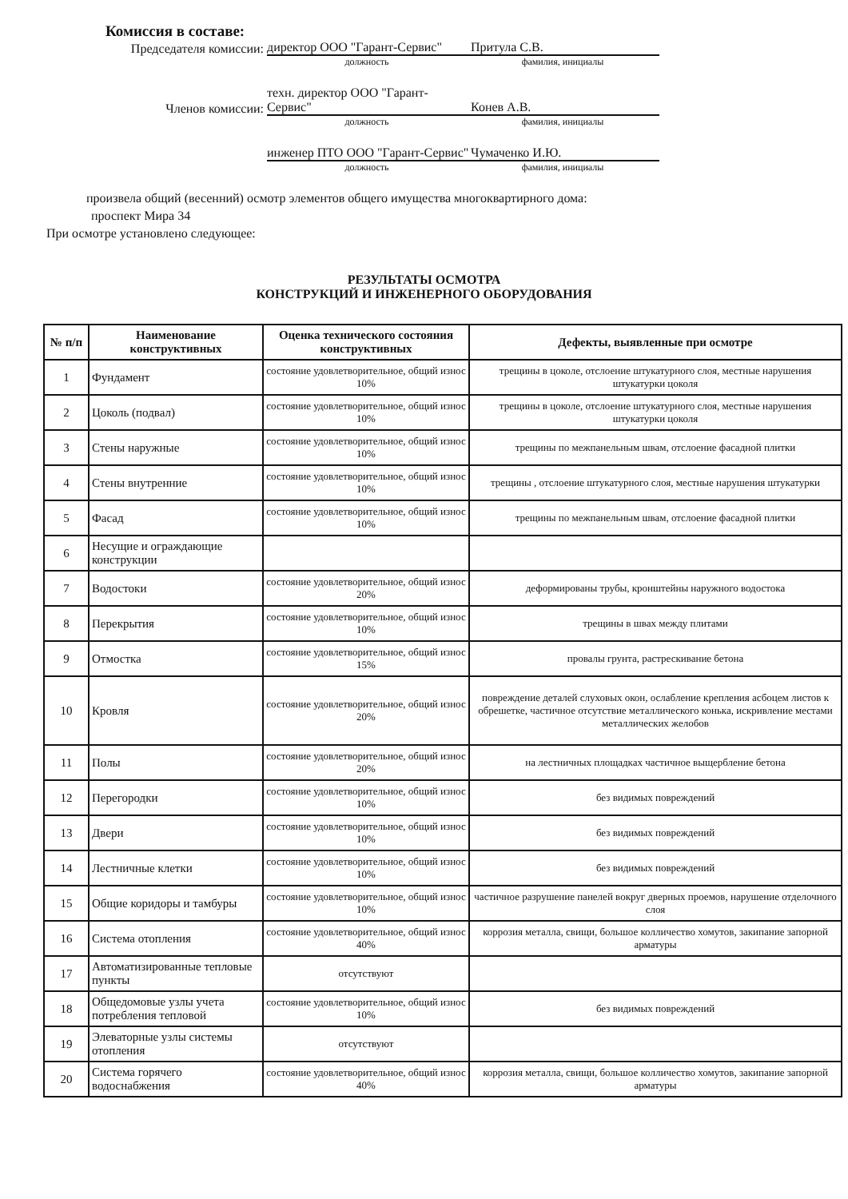Комиссия в составе:
Председателя комиссии:
директор ООО "Гарант-Сервис"
Притула С.В.
должность фамилия, инициалы
Членов комиссии: техн. директор ООО "Гарант-Сервис"
Конев А.В.
должность фамилия, инициалы
инженер ПТО ООО "Гарант-Сервис"
Чумаченко И.Ю.
должность фамилия, инициалы
произвела общий (весенний) осмотр элементов общего имущества многоквартирного дома:
проспект Мира 34
При осмотре установлено следующее:
РЕЗУЛЬТАТЫ ОСМОТРА
КОНСТРУКЦИЙ И ИНЖЕНЕРНОГО ОБОРУДОВАНИЯ
| № п/п | Наименование конструктивных | Оценка технического состояния конструктивных | Дефекты, выявленные при осмотре |
| --- | --- | --- | --- |
| 1 | Фундамент | состояние удовлетворительное, общий износ 10% | трещины в цоколе, отслоение штукатурного слоя, местные нарушения штукатурки цоколя |
| 2 | Цоколь (подвал) | состояние удовлетворительное, общий износ 10% | трещины в цоколе, отслоение штукатурного слоя, местные нарушения штукатурки цоколя |
| 3 | Стены наружные | состояние удовлетворительное, общий износ 10% | трещины по межпанельным швам, отслоение фасадной плитки |
| 4 | Стены внутренние | состояние удовлетворительное, общий износ 10% | трещины , отслоение штукатурного слоя, местные нарушения штукатурки |
| 5 | Фасад | состояние удовлетворительное, общий износ 10% | трещины по межпанельным швам, отслоение фасадной плитки |
| 6 | Несущие и ограждающие конструкции | | |
| 7 | Водостоки | состояние удовлетворительное, общий износ 20% | деформированы трубы, кронштейны наружного водостока |
| 8 | Перекрытия | состояние удовлетворительное, общий износ 10% | трещины в швах между плитами |
| 9 | Отмостка | состояние удовлетворительное, общий износ 15% | провалы грунта, растрескивание бетона |
| 10 | Кровля | состояние удовлетворительное, общий износ 20% | повреждение деталей слуховых окон, ослабление крепления асбоцем листов к обрешетке, частичное отсутствие металлического конька, искривление местами металлических желобов |
| 11 | Полы | состояние удовлетворительное, общий износ 20% | на лестничных площадках частичное выщербление бетона |
| 12 | Перегородки | состояние удовлетворительное, общий износ 10% | без видимых повреждений |
| 13 | Двери | состояние удовлетворительное, общий износ 10% | без видимых повреждений |
| 14 | Лестничные клетки | состояние удовлетворительное, общий износ 10% | без видимых повреждений |
| 15 | Общие коридоры и тамбуры | состояние удовлетворительное, общий износ 10% | частичное разрушение панелей вокруг дверных проемов, нарушение отделочного слоя |
| 16 | Система отопления | состояние удовлетворительное, общий износ 40% | коррозия металла, свищи, большое колличество хомутов, закипание запорной арматуры |
| 17 | Автоматизированные тепловые пункты | отсутствуют | |
| 18 | Общедомовые узлы учета потребления тепловой | состояние удовлетворительное, общий износ 10% | без видимых повреждений |
| 19 | Элеваторные узлы системы отопления | отсутствуют | |
| 20 | Система горячего водоснабжения | состояние удовлетворительное, общий износ 40% | коррозия металла, свищи, большое колличество хомутов, закипание запорной арматуры |